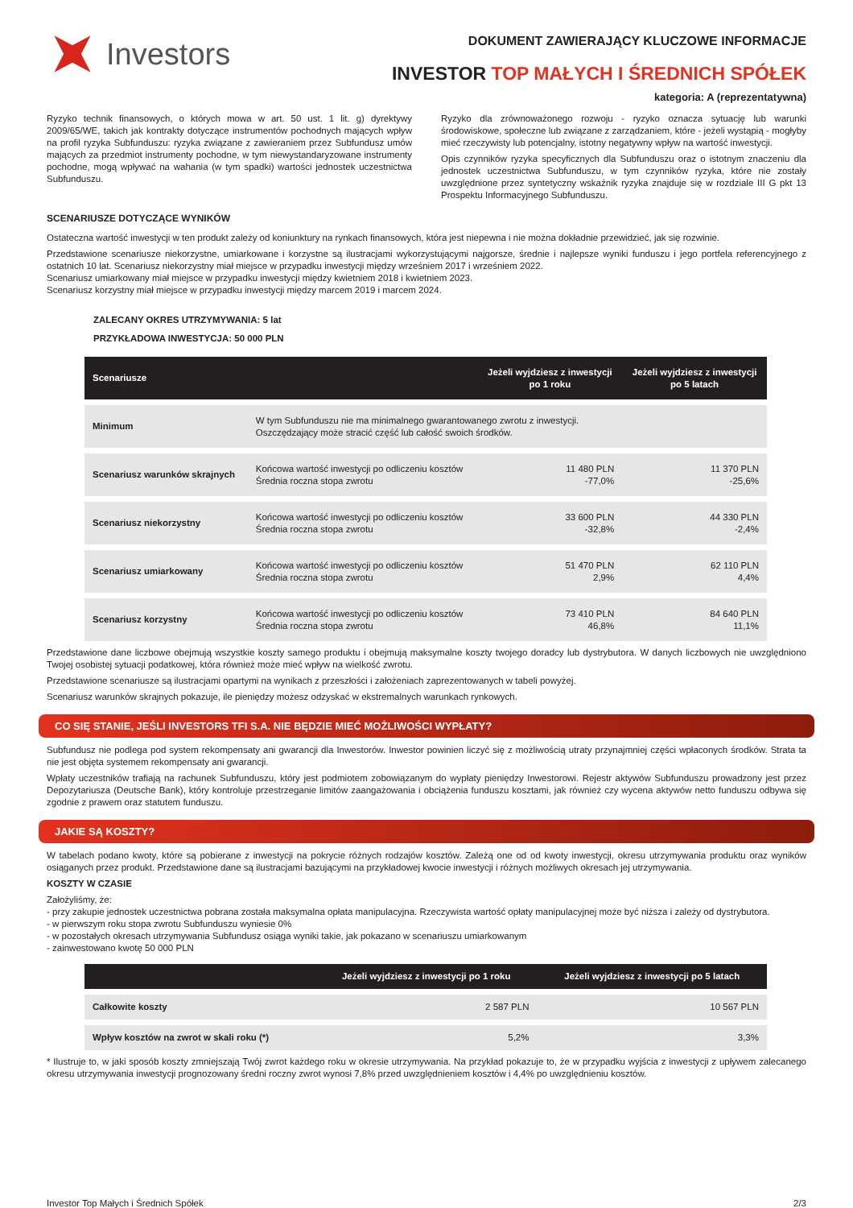Investors
DOKUMENT ZAWIERAJĄCY KLUCZOWE INFORMACJE
INVESTOR TOP MAŁYCH I ŚREDNICH SPÓŁEK
kategoria: A (reprezentatywna)
Ryzyko technik finansowych, o których mowa w art. 50 ust. 1 lit. g) dyrektywy 2009/65/WE, takich jak kontrakty dotyczące instrumentów pochodnych mających wpływ na profil ryzyka Subfunduszu: ryzyka związane z zawieraniem przez Subfundusz umów mających za przedmiot instrumenty pochodne, w tym niewystandaryzowane instrumenty pochodne, mogą wpływać na wahania (w tym spadki) wartości jednostek uczestnictwa Subfunduszu.
Ryzyko dla zrównoważonego rozwoju - ryzyko oznacza sytuację lub warunki środowiskowe, społeczne lub związane z zarządzaniem, które - jeżeli wystąpią - mogłyby mieć rzeczywisty lub potencjalny, istotny negatywny wpływ na wartość inwestycji.
Opis czynników ryzyka specyficznych dla Subfunduszu oraz o istotnym znaczeniu dla jednostek uczestnictwa Subfunduszu, w tym czynników ryzyka, które nie zostały uwzględnione przez syntetyczny wskaźnik ryzyka znajduje się w rozdziale III G pkt 13 Prospektu Informacyjnego Subfunduszu.
SCENARIUSZE DOTYCZĄCE WYNIKÓW
Ostateczna wartość inwestycji w ten produkt zależy od koniunktury na rynkach finansowych, która jest niepewna i nie można dokładnie przewidzieć, jak się rozwinie.
Przedstawione scenariusze niekorzystne, umiarkowane i korzystne są ilustracjami wykorzystującymi najgorsze, średnie i najlepsze wyniki funduszu i jego portfela referencyjnego z ostatnich 10 lat. Scenariusz niekorzystny miał miejsce w przypadku inwestycji między wrześniem 2017 i wrześniem 2022.
Scenariusz umiarkowany miał miejsce w przypadku inwestycji między kwietniem 2018 i kwietniem 2023.
Scenariusz korzystny miał miejsce w przypadku inwestycji między marcem 2019 i marcem 2024.
ZALECANY OKRES UTRZYMYWANIA: 5 lat
PRZYKŁADOWA INWESTYCJA: 50 000 PLN
| Scenariusze | | Jeżeli wyjdziesz z inwestycji po 1 roku | Jeżeli wyjdziesz z inwestycji po 5 latach |
| --- | --- | --- | --- |
| Minimum | W tym Subfunduszu nie ma minimalnego gwarantowanego zwrotu z inwestycji. Oszczędzający może stracić część lub całość swoich środków. | | |
| Scenariusz warunków skrajnych | Końcowa wartość inwestycji po odliczeniu kosztów Średnia roczna stopa zwrotu | 11 480 PLN -77,0% | 11 370 PLN -25,6% |
| Scenariusz niekorzystny | Końcowa wartość inwestycji po odliczeniu kosztów Średnia roczna stopa zwrotu | 33 600 PLN -32,8% | 44 330 PLN -2,4% |
| Scenariusz umiarkowany | Końcowa wartość inwestycji po odliczeniu kosztów Średnia roczna stopa zwrotu | 51 470 PLN 2,9% | 62 110 PLN 4,4% |
| Scenariusz korzystny | Końcowa wartość inwestycji po odliczeniu kosztów Średnia roczna stopa zwrotu | 73 410 PLN 46,8% | 84 640 PLN 11,1% |
Przedstawione dane liczbowe obejmują wszystkie koszty samego produktu i obejmują maksymalne koszty twojego doradcy lub dystrybutora. W danych liczbowych nie uwzględniono Twojej osobistej sytuacji podatkowej, która również może mieć wpływ na wielkość zwrotu.
Przedstawione scenariusze są ilustracjami opartymi na wynikach z przeszłości i założeniach zaprezentowanych w tabeli powyżej.
Scenariusz warunków skrajnych pokazuje, ile pieniędzy możesz odzyskać w ekstremalnych warunkach rynkowych.
CO SIĘ STANIE, JEŚLI INVESTORS TFI S.A. NIE BĘDZIE MIEĆ MOŻLIWOŚCI WYPŁATY?
Subfundusz nie podlega pod system rekompensaty ani gwarancji dla Inwestorów. Inwestor powinien liczyć się z możliwością utraty przynajmniej części wpłaconych środków. Strata ta nie jest objęta systemem rekompensaty ani gwarancji.
Wpłaty uczestników trafiają na rachunek Subfunduszu, który jest podmiotem zobowiązanym do wypłaty pieniędzy Inwestorowi. Rejestr aktywów Subfunduszu prowadzony jest przez Depozytariusza (Deutsche Bank), który kontroluje przestrzeganie limitów zaangażowania i obciążenia funduszu kosztami, jak również czy wycena aktywów netto funduszu odbywa się zgodnie z prawem oraz statutem funduszu.
JAKIE SĄ KOSZTY?
W tabelach podano kwoty, które są pobierane z inwestycji na pokrycie różnych rodzajów kosztów. Zależą one od od kwoty inwestycji, okresu utrzymywania produktu oraz wyników osiąganych przez produkt. Przedstawione dane są ilustracjami bazującymi na przykładowej kwocie inwestycji i różnych możliwych okresach jej utrzymywania.
KOSZTY W CZASIE
Założyliśmy, że:
- przy zakupie jednostek uczestnictwa pobrana została maksymalna opłata manipulacyjna. Rzeczywista wartość opłaty manipulacyjnej może być niższa i zależy od dystrybutora.
- w pierwszym roku stopa zwrotu Subfunduszu wyniesie 0%
- w pozostałych okresach utrzymywania Subfundusz osiąga wyniki takie, jak pokazano w scenariuszu umiarkowanym
- zainwestowano kwotę 50 000 PLN
| | Jeżeli wyjdziesz z inwestycji po 1 roku | Jeżeli wyjdziesz z inwestycji po 5 latach |
| --- | --- | --- |
| Całkowite koszty | 2 587 PLN | 10 567 PLN |
| Wpływ kosztów na zwrot w skali roku (*) | 5,2% | 3,3% |
* Ilustruje to, w jaki sposób koszty zmniejszają Twój zwrot każdego roku w okresie utrzymywania. Na przykład pokazuje to, że w przypadku wyjścia z inwestycji z upływem zalecanego okresu utrzymywania inwestycji prognozowany średni roczny zwrot wynosi 7,8% przed uwzględnieniem kosztów i 4,4% po uwzględnieniu kosztów.
Investor Top Małych i Średnich Spółek 2/3